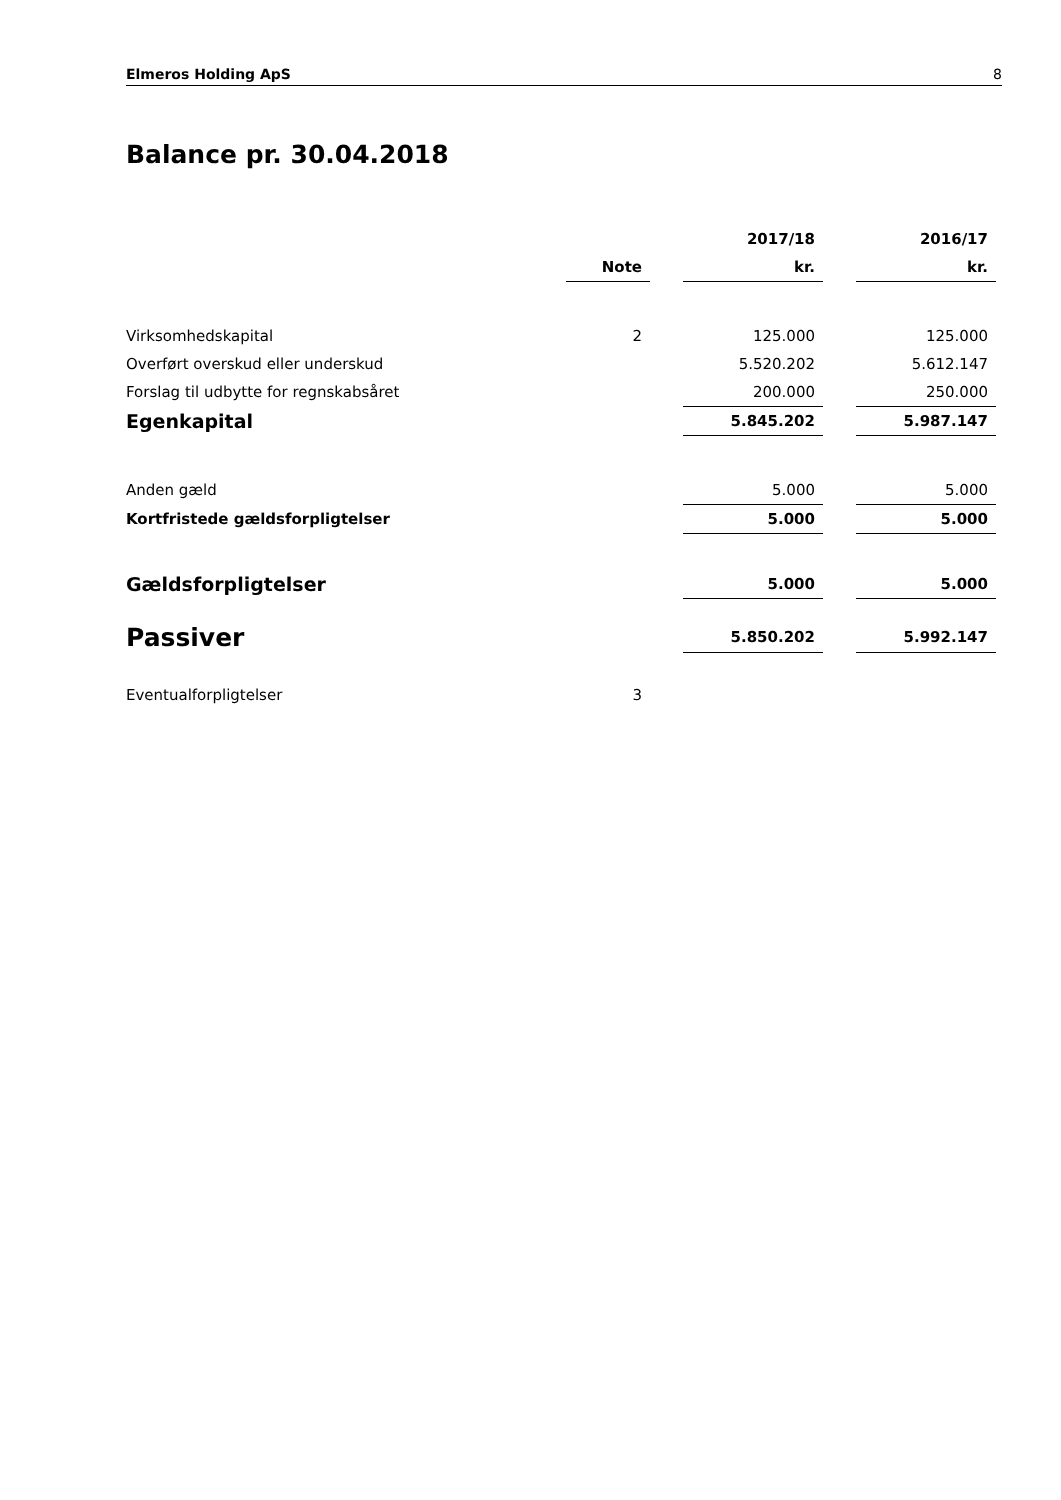Elmeros Holding ApS 8
Balance pr. 30.04.2018
| | | | 2017/18 | | 2016/17 |
| | Note | | kr. | | kr. |
| Virksomhedskapital | 2 | | 125.000 | | 125.000 |
| Overført overskud eller underskud | | | 5.520.202 | | 5.612.147 |
| Forslag til udbytte for regnskabsåret | | | 200.000 | | 250.000 |
| Egenkapital | | | 5.845.202 | | 5.987.147 |
| Anden gæld | | | 5.000 | | 5.000 |
| Kortfristede gældsforpligtelser | | | 5.000 | | 5.000 |
| Gældsforpligtelser | | | 5.000 | | 5.000 |
| Passiver | | | 5.850.202 | | 5.992.147 |
| Eventualforpligtelser | 3 | | | | |